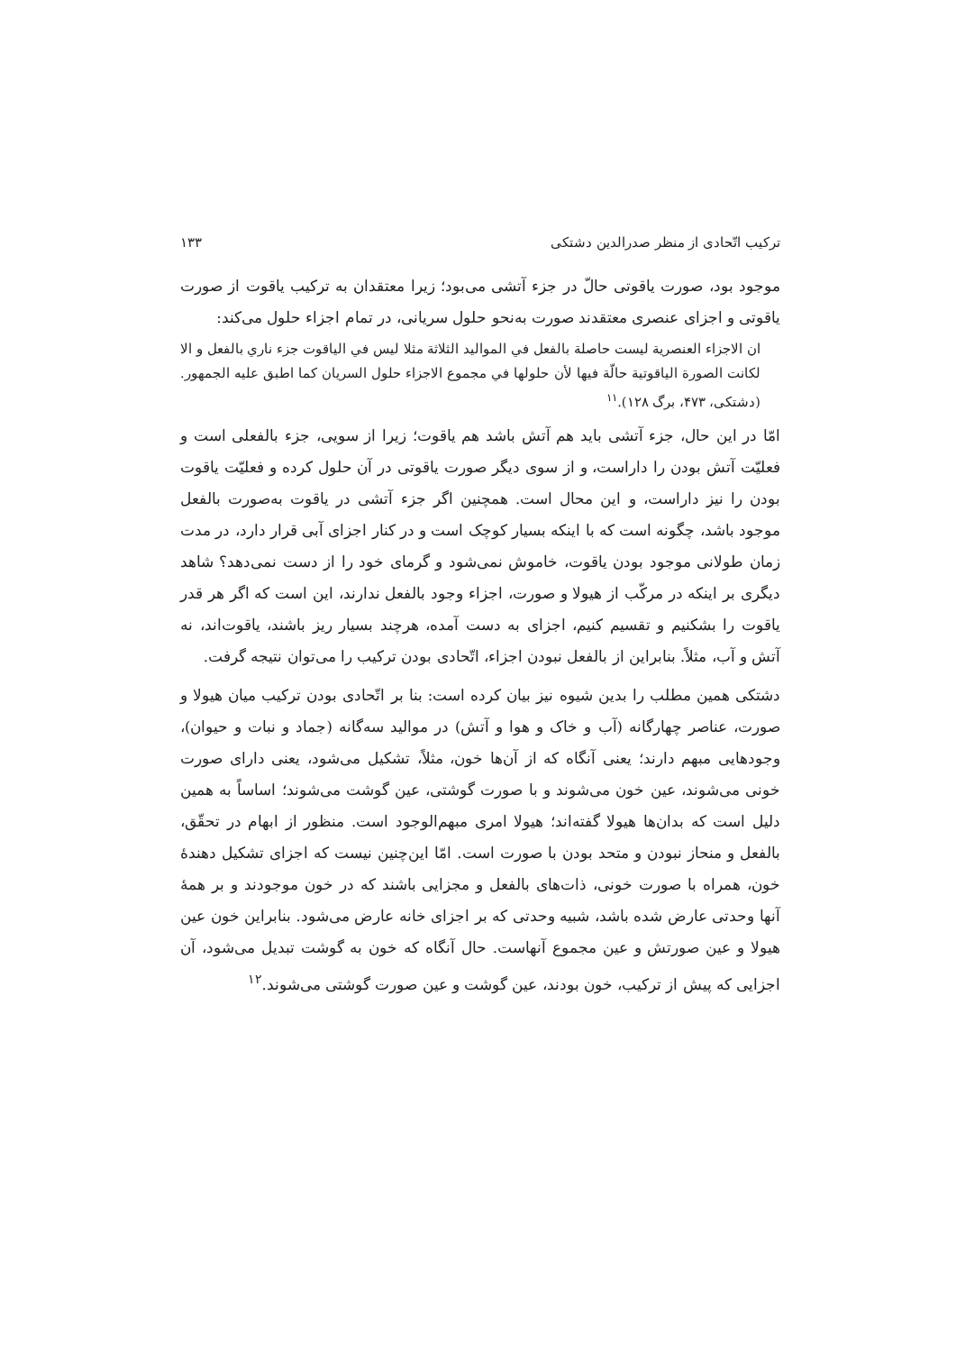ترکیب اتّحادی از منظر صدرالدین دشتکی ۱۳۳
موجود بود، صورت یاقوتی حالّ در جزء آتشی می‌بود؛ زیرا معتقدان به ترکیب یاقوت از صورت یاقوتی و اجزای عنصری معتقدند صورت به‌نحو حلول سریانی، در تمام اجزاء حلول می‌کند:
ان الاجزاء العنصرية ليست حاصلة بالفعل في المواليد الثلاثة مثلا ليس في الياقوت جزء ناري بالفعل و الا لكانت الصورة الياقوتية حالّة فيها لأن حلولها في مجموع الاجزاء حلول السريان كما اطبق عليه الجمهور. (دشتکی، ۴۷۳، برگ ۱۲۸).<sup>۱۱</sup>
امّا در این حال، جزء آتشی باید هم آتش باشد هم یاقوت؛ زیرا از سویی، جزء بالفعلی است و فعلیّت آتش بودن را داراست، و از سوی دیگر صورت یاقوتی در آن حلول کرده و فعلیّت یاقوت بودن را نیز داراست، و این محال است. همچنین اگر جزء آتشی در یاقوت به‌صورت بالفعل موجود باشد، چگونه است که با اینکه بسیار کوچک است و در کنار اجزای آبی قرار دارد، در مدت زمان طولانی موجود بودن یاقوت، خاموش نمی‌شود و گرمای خود را از دست نمی‌دهد؟ شاهد دیگری بر اینکه در مرکّب از هیولا و صورت، اجزاء وجود بالفعل ندارند، این است که اگر هر قدر یاقوت را بشکنیم و تقسیم کنیم، اجزای به دست آمده، هرچند بسیار ریز باشند، یاقوت‌اند، نه آتش و آب، مثلاً. بنابراین از بالفعل نبودن اجزاء، اتّحادی بودن ترکیب را می‌توان نتیجه گرفت.
دشتکی همین مطلب را بدین شیوه نیز بیان کرده است: بنا بر اتّحادی بودن ترکیب میان هیولا و صورت، عناصر چهارگانه (آب و خاک و هوا و آتش) در موالید سه‌گانه (جماد و نبات و حیوان)، وجودهایی مبهم دارند؛ یعنی آنگاه که از آن‌ها خون، مثلاً، تشکیل می‌شود، یعنی دارای صورت خونی می‌شوند، عین خون می‌شوند و با صورت گوشتی، عین گوشت می‌شوند؛ اساساً به همین دلیل است که بدان‌ها هیولا گفته‌اند؛ هیولا امری مبهم‌الوجود است. منظور از ابهام در تحقّق، بالفعل و منحاز نبودن و متحد بودن با صورت است. امّا این‌چنین نیست که اجزای تشکیل دهندهٔ خون، همراه با صورت خونی، ذات‌های بالفعل و مجزایی باشند که در خون موجودند و بر همهٔ آنها وحدتی عارض شده باشد، شبیه وحدتی که بر اجزای خانه عارض می‌شود. بنابراین خون عین هیولا و عین صورتش و عین مجموع آنهاست. حال آنگاه که خون به گوشت تبدیل می‌شود، آن اجزایی که پیش از ترکیب، خون بودند، عین گوشت و عین صورت گوشتی می‌شوند.<sup>۱۲</sup>